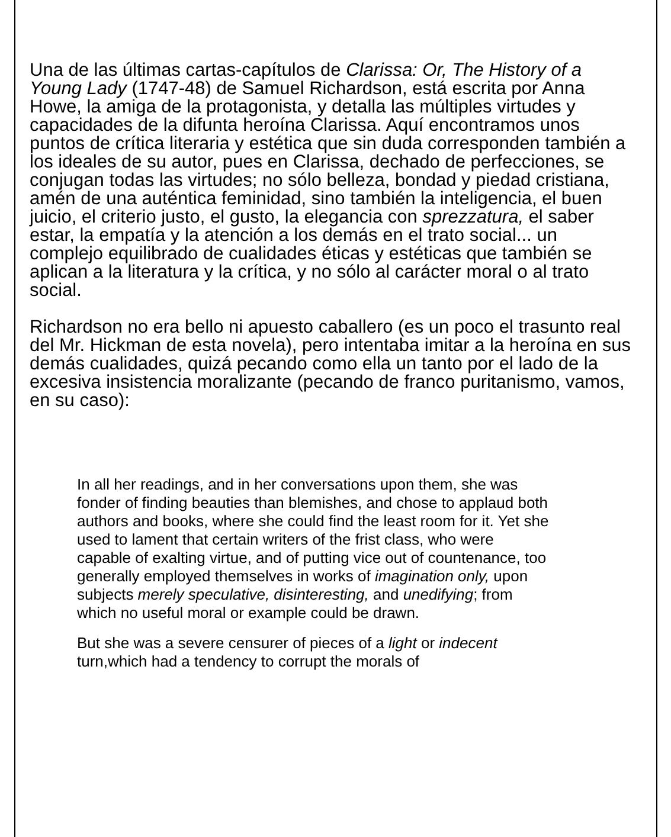Una de las últimas cartas-capítulos de Clarissa: Or, The History of a Young Lady (1747-48) de Samuel Richardson, está escrita por Anna Howe, la amiga de la protagonista, y detalla las múltiples virtudes y capacidades de la difunta heroína Clarissa. Aquí encontramos unos puntos de crítica literaria y estética que sin duda corresponden también a los ideales de su autor, pues en Clarissa, dechado de perfecciones, se conjugan todas las virtudes; no sólo belleza, bondad y piedad cristiana, amén de una auténtica feminidad, sino también la inteligencia, el buen juicio, el criterio justo, el gusto, la elegancia con sprezzatura, el saber estar, la empatía y la atención a los demás en el trato social... un complejo equilibrado de cualidades éticas y estéticas que también se aplican a la literatura y la crítica, y no sólo al carácter moral o al trato social.
Richardson no era bello ni apuesto caballero (es un poco el trasunto real del Mr. Hickman de esta novela), pero intentaba imitar a la heroína en sus demás cualidades, quizá pecando como ella un tanto por el lado de la excesiva insistencia moralizante (pecando de franco puritanismo, vamos, en su caso):
In all her readings, and in her conversations upon them, she was fonder of finding beauties than blemishes, and chose to applaud both authors and books, where she could find the least room for it. Yet she used to lament that certain writers of the frist class, who were capable of exalting virtue, and of putting vice out of countenance, too generally employed themselves in works of imagination only, upon subjects merely speculative, disinteresting, and unedifying; from which no useful moral or example could be drawn.
But she was a severe censurer of pieces of a light or indecent turn,which had a tendency to corrupt the morals of